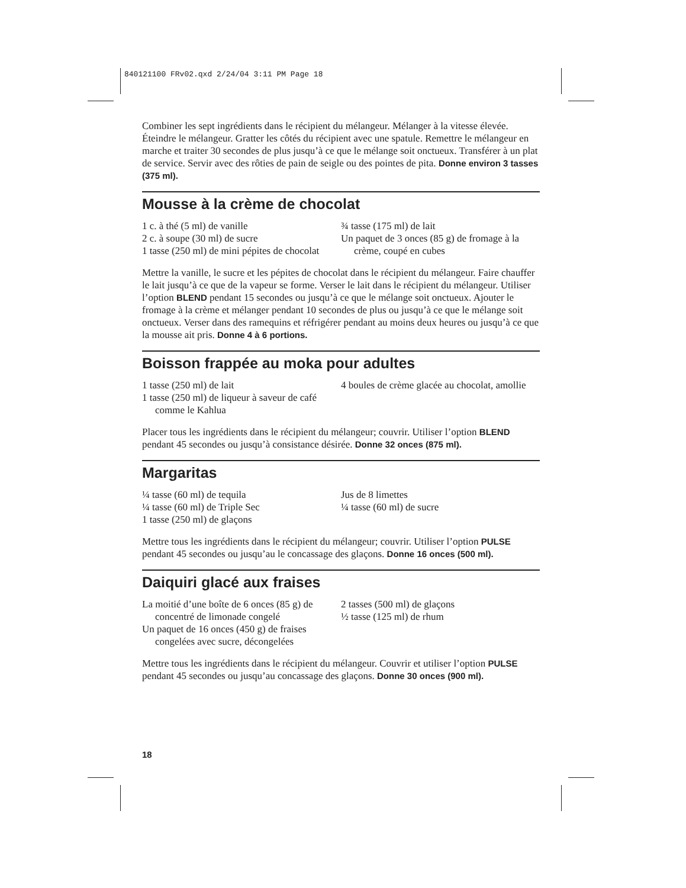840121100 FRv02.qxd 2/24/04 3:11 PM Page 18
Combiner les sept ingrédients dans le récipient du mélangeur. Mélanger à la vitesse élevée. Éteindre le mélangeur. Gratter les côtés du récipient avec une spatule. Remettre le mélangeur en marche et traiter 30 secondes de plus jusqu’à ce que le mélange soit onctueux. Transférer à un plat de service. Servir avec des rôties de pain de seigle ou des pointes de pita. Donne environ 3 tasses (375 ml).
Mousse à la crème de chocolat
1 c. à thé (5 ml) de vanille
2 c. à soupe (30 ml) de sucre
1 tasse (250 ml) de mini pépites de chocolat
¾ tasse (175 ml) de lait
Un paquet de 3 onces (85 g) de fromage à la crème, coupé en cubes
Mettre la vanille, le sucre et les pépites de chocolat dans le récipient du mélangeur. Faire chauffer le lait jusqu’à ce que de la vapeur se forme. Verser le lait dans le récipient du mélangeur. Utiliser l’option BLEND pendant 15 secondes ou jusqu’à ce que le mélange soit onctueux. Ajouter le fromage à la crème et mélanger pendant 10 secondes de plus ou jusqu’à ce que le mélange soit onctueux. Verser dans des ramequins et réfrigérer pendant au moins deux heures ou jusqu’à ce que la mousse ait pris. Donne 4 à 6 portions.
Boisson frappée au moka pour adultes
1 tasse (250 ml) de lait
1 tasse (250 ml) de liqueur à saveur de café comme le Kahlua
4 boules de crème glacée au chocolat, amollie
Placer tous les ingrédients dans le récipient du mélangeur; couvrir. Utiliser l’option BLEND pendant 45 secondes ou jusqu’à consistance désirée. Donne 32 onces (875 ml).
Margaritas
¼ tasse (60 ml) de tequila
¼ tasse (60 ml) de Triple Sec
1 tasse (250 ml) de glaçons
Jus de 8 limettes
¼ tasse (60 ml) de sucre
Mettre tous les ingrédients dans le récipient du mélangeur; couvrir. Utiliser l’option PULSE pendant 45 secondes ou jusqu’au le concassage des glaçons. Donne 16 onces (500 ml).
Daiquiri glacé aux fraises
La moitié d’une boîte de 6 onces (85 g) de concentré de limonade congelé
Un paquet de 16 onces (450 g) de fraises congelées avec sucre, décongelées
2 tasses (500 ml) de glaçons
½ tasse (125 ml) de rhum
Mettre tous les ingrédients dans le récipient du mélangeur. Couvrir et utiliser l’option PULSE pendant 45 secondes ou jusqu’au concassage des glaçons. Donne 30 onces (900 ml).
18